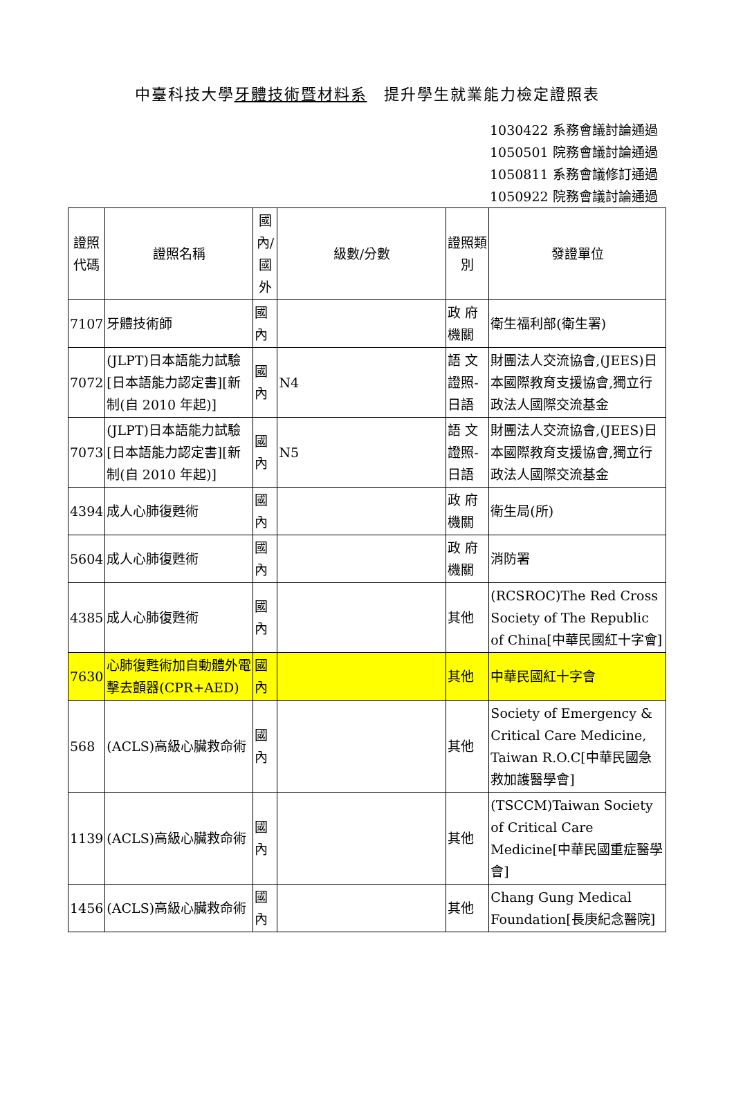中臺科技大學牙體技術暨材料系　提升學生就業能力檢定證照表
1030422 系務會議討論通過
1050501 院務會議討論通過
1050811 系務會議修訂通過
1050922 院務會議討論通過
| 證照代碼 | 證照名稱 | 國內/國外 | 級數/分數 | 證照類別 | 發證單位 |
| --- | --- | --- | --- | --- | --- |
| 7107 | 牙體技術師 | 國內 | | 政 府機關 | 衛生福利部(衛生署) |
| 7072 | (JLPT)日本語能力試驗[日本語能力認定書][新制(自 2010 年起)] | 國內 | N4 | 語 文證照-日語 | 財團法人交流協會,(JEES)日本國際教育支援協會,獨立行政法人國際交流基金 |
| 7073 | (JLPT)日本語能力試驗[日本語能力認定書][新制(自 2010 年起)] | 國內 | N5 | 語 文證照-日語 | 財團法人交流協會,(JEES)日本國際教育支援協會,獨立行政法人國際交流基金 |
| 4394 | 成人心肺復甦術 | 國內 | | 政 府機關 | 衛生局(所) |
| 5604 | 成人心肺復甦術 | 國內 | | 政 府機關 | 消防署 |
| 4385 | 成人心肺復甦術 | 國內 | | 其他 | (RCSROC)The Red Cross Society of The Republic of China[中華民國紅十字會] |
| 7630 | 心肺復甦術加自動體外電擊去顫器(CPR+AED) | 國內 | | 其他 | 中華民國紅十字會 |
| 568 | (ACLS)高級心臟救命術 | 國內 | | 其他 | Society of Emergency & Critical Care Medicine, Taiwan R.O.C[中華民國急救加護醫學會] |
| 1139 | (ACLS)高級心臟救命術 | 國內 | | 其他 | (TSCCM)Taiwan Society of Critical Care Medicine[中華民國重症醫學會] |
| 1456 | (ACLS)高級心臟救命術 | 國內 | | 其他 | Chang Gung Medical Foundation[長庚紀念醫院] |